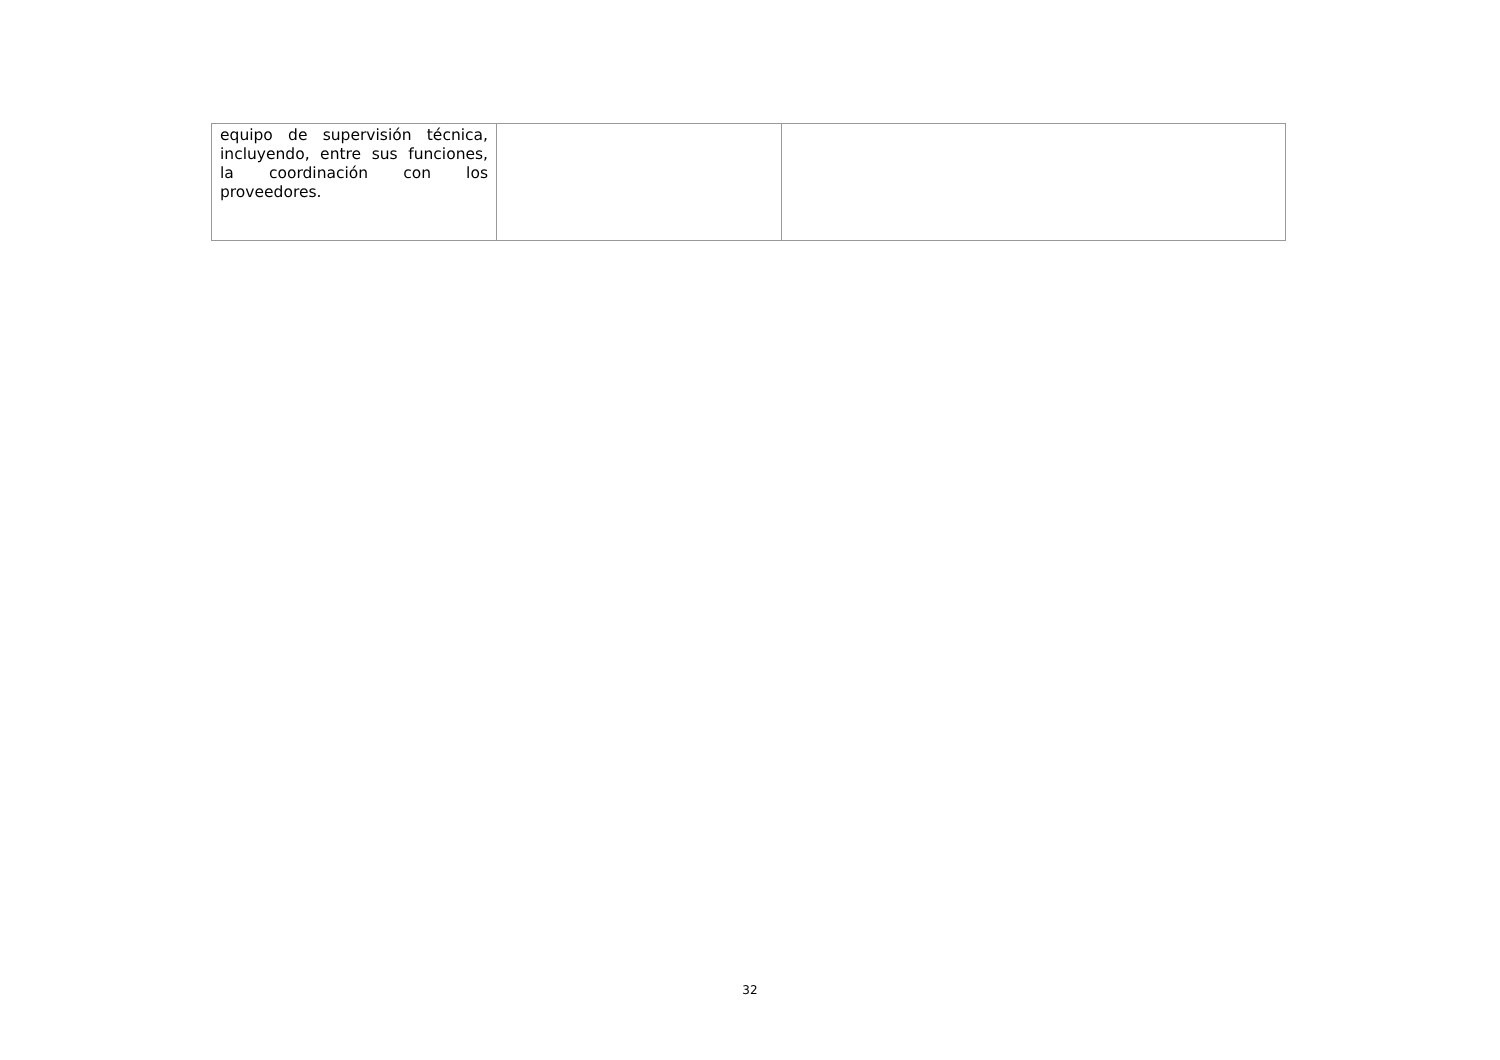| equipo de supervisión técnica, incluyendo, entre sus funciones, la coordinación con los proveedores. | | |
32